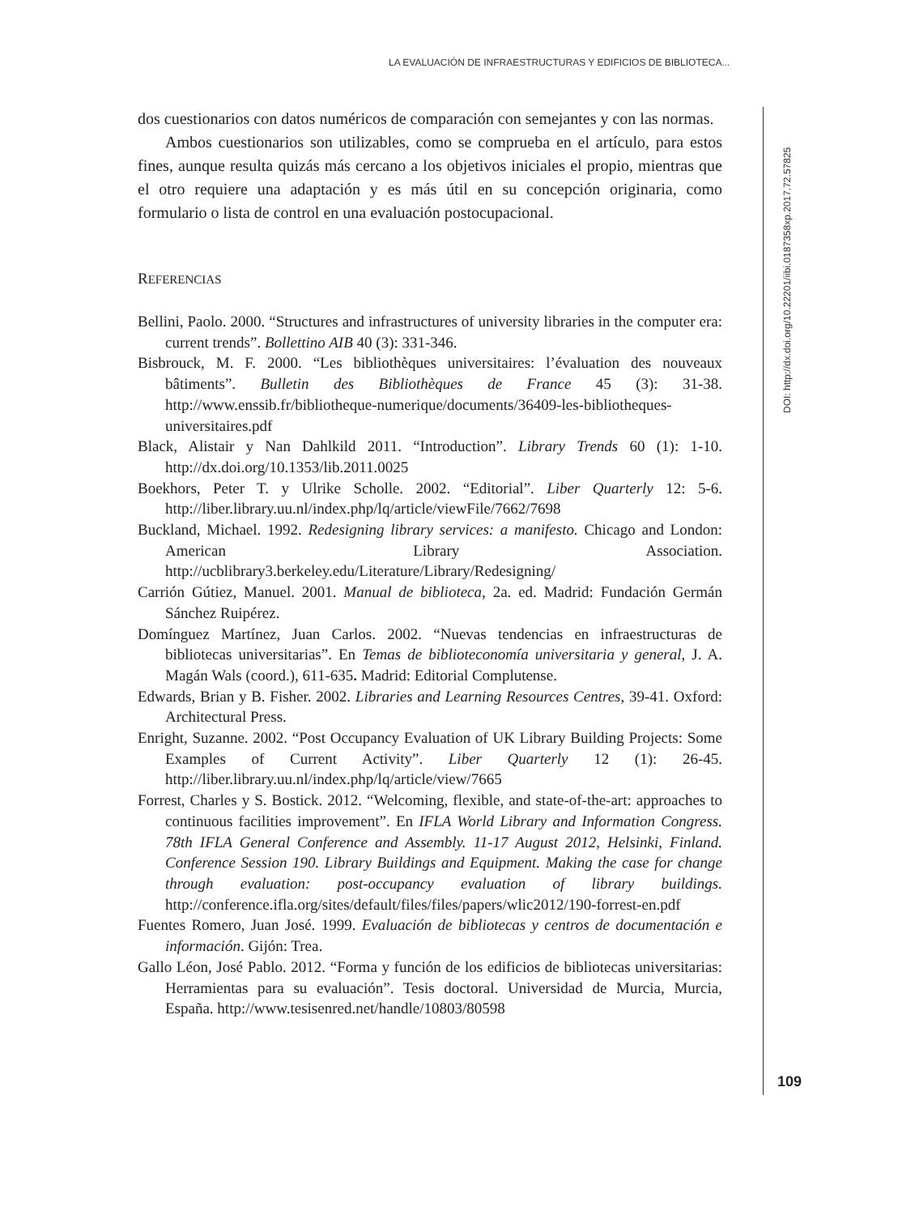LA EVALUACIÓN DE INFRAESTRUCTURAS Y EDIFICIOS DE BIBLIOTECA...
DOI: http://dx.doi.org/10.22201/iibi.0187358xp.2017.72.57825
dos cuestionarios con datos numéricos de comparación con semejantes y con las normas.
Ambos cuestionarios son utilizables, como se comprueba en el artículo, para estos fines, aunque resulta quizás más cercano a los objetivos iniciales el propio, mientras que el otro requiere una adaptación y es más útil en su concepción originaria, como formulario o lista de control en una evaluación postocupacional.
REFERENCIAS
Bellini, Paolo. 2000. “Structures and infrastructures of university libraries in the computer era: current trends”. Bollettino AIB 40 (3): 331-346.
Bisbrouck, M. F. 2000. “Les bibliothèques universitaires: l’évaluation des nouveaux bâtiments”. Bulletin des Bibliothèques de France 45 (3): 31-38. http://www.enssib.fr/bibliotheque-numerique/documents/36409-les-bibliotheques-universitaires.pdf
Black, Alistair y Nan Dahlkild 2011. “Introduction”. Library Trends 60 (1): 1-10. http://dx.doi.org/10.1353/lib.2011.0025
Boekhors, Peter T. y Ulrike Scholle. 2002. “Editorial”. Liber Quarterly 12: 5-6. http://liber.library.uu.nl/index.php/lq/article/viewFile/7662/7698
Buckland, Michael. 1992. Redesigning library services: a manifesto. Chicago and London: American Library Association. http://ucblibrary3.berkeley.edu/Literature/Library/Redesigning/
Carrión Gútiez, Manuel. 2001. Manual de biblioteca, 2a. ed. Madrid: Fundación Germán Sánchez Ruipérez.
Domínguez Martínez, Juan Carlos. 2002. “Nuevas tendencias en infraestructuras de bibliotecas universitarias”. En Temas de biblioteconomía universitaria y general, J. A. Magán Wals (coord.), 611-635. Madrid: Editorial Complutense.
Edwards, Brian y B. Fisher. 2002. Libraries and Learning Resources Centres, 39-41. Oxford: Architectural Press.
Enright, Suzanne. 2002. “Post Occupancy Evaluation of UK Library Building Projects: Some Examples of Current Activity”. Liber Quarterly 12 (1): 26-45. http://liber.library.uu.nl/index.php/lq/article/view/7665
Forrest, Charles y S. Bostick. 2012. “Welcoming, flexible, and state-of-the-art: approaches to continuous facilities improvement”. En IFLA World Library and Information Congress. 78th IFLA General Conference and Assembly. 11-17 August 2012, Helsinki, Finland. Conference Session 190. Library Buildings and Equipment. Making the case for change through evaluation: post-occupancy evaluation of library buildings. http://conference.ifla.org/sites/default/files/files/papers/wlic2012/190-forrest-en.pdf
Fuentes Romero, Juan José. 1999. Evaluación de bibliotecas y centros de documentación e información. Gijón: Trea.
Gallo Léon, José Pablo. 2012. “Forma y función de los edificios de bibliotecas universitarias: Herramientas para su evaluación”. Tesis doctoral. Universidad de Murcia, Murcia, España. http://www.tesisenred.net/handle/10803/80598
109